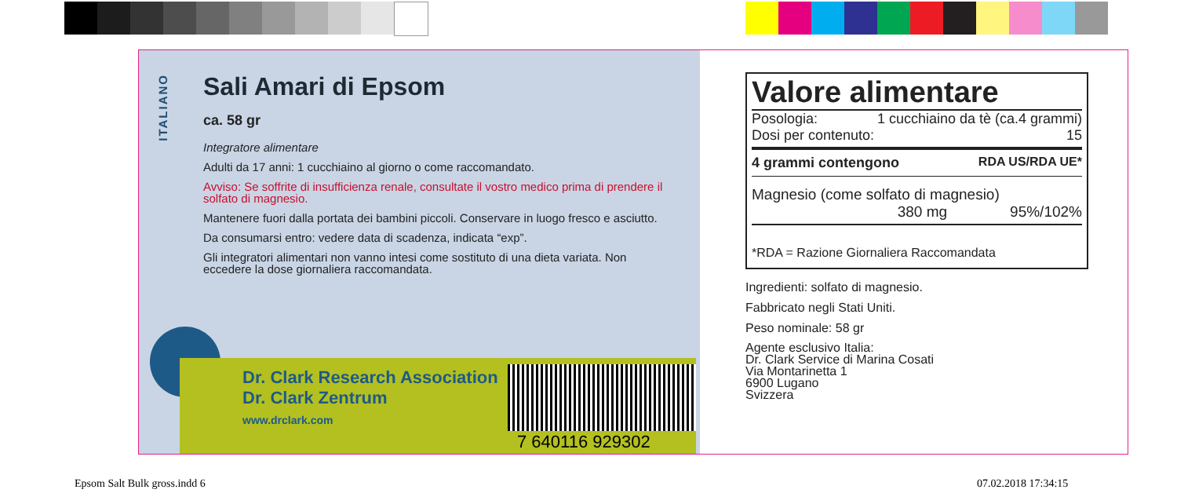ITALIANO
Sali Amari di Epsom
ca. 58 gr
Integratore alimentare
Adulti da 17 anni: 1 cucchiaino al giorno o come raccomandato.
Avviso: Se soffrite di insufficienza renale, consultate il vostro medico prima di prendere il solfato di magnesio.
Mantenere fuori dalla portata dei bambini piccoli. Conservare in luogo fresco e asciutto.
Da consumarsi entro: vedere data di scadenza, indicata “exp”.
Gli integratori alimentari non vanno intesi come sostituto di una dieta variata. Non eccedere la dose giornaliera raccomandata.
Dr. Clark Research Association
Dr. Clark Zentrum
www.drclark.com
7 640116 929302
Valore alimentare
Posologia: 1 cucchiaino da tè (ca.4 grammi)
Dosi per contenuto: 15
4 grammi contengono RDA US/RDA UE*
Magnesio (come solfato di magnesio)
380 mg 95%/102%
*RDA = Razione Giornaliera Raccomandata
Ingredienti: solfato di magnesio.
Fabbricato negli Stati Uniti.
Peso nominale: 58 gr
Agente esclusivo Italia:
Dr. Clark Service di Marina Cosati
Via Montarinetta 1
6900 Lugano
Svizzera
Epsom Salt Bulk gross.indd 6 07.02.2018 17:34:15